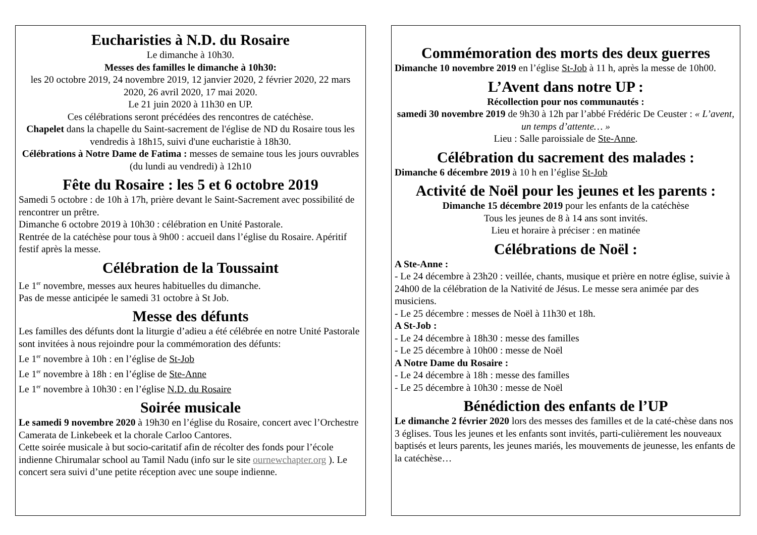Eucharisties à N.D. du Rosaire
Le dimanche à 10h30.
Messes des familles le dimanche à 10h30:
les 20 octobre 2019, 24 novembre 2019, 12 janvier 2020, 2 février 2020, 22 mars 2020, 26 avril 2020, 17 mai 2020.
Le 21 juin 2020 à 11h30 en UP.
Ces célébrations seront précédées des rencontres de catéchèse.
Chapelet dans la chapelle du Saint-sacrement de l'église de ND du Rosaire tous les vendredis à 18h15, suivi d'une eucharistie à 18h30.
Célébrations à Notre Dame de Fatima : messes de semaine tous les jours ouvrables (du lundi au vendredi) à 12h10
Fête du Rosaire : les 5 et 6 octobre 2019
Samedi 5 octobre : de 10h à 17h, prière devant le Saint-Sacrement avec possibilité de rencontrer un prêtre.
Dimanche 6 octobre 2019 à 10h30 : célébration en Unité Pastorale.
Rentrée de la catéchèse pour tous à 9h00 : accueil dans l’église du Rosaire. Apéritif festif après la messe.
Célébration de la Toussaint
Le 1<sup>er</sup> novembre, messes aux heures habituelles du dimanche.
Pas de messe anticipée le samedi 31 octobre à St Job.
Messe des défunts
Les familles des défunts dont la liturgie d’adieu a été célébrée en notre Unité Pastorale sont invitées à nous rejoindre pour la commémoration des défunts:
Le 1<sup>er</sup> novembre à 10h : en l’église de St-Job
Le 1<sup>er</sup> novembre à 18h : en l’église de Ste-Anne
Le 1<sup>er</sup> novembre à 10h30 : en l’église N.D. du Rosaire
Soirée musicale
Le samedi 9 novembre 2020 à 19h30 en l’église du Rosaire, concert avec l’Orchestre Camerata de Linkebeek et la chorale Carloo Cantores.
Cette soirée musicale à but socio-caritatif afin de récolter des fonds pour l’école indienne Chirumalar school au Tamil Nadu (info sur le site ournewchapter.org ). Le concert sera suivi d’une petite réception avec une soupe indienne.
Commémoration des morts des deux guerres
Dimanche 10 novembre 2019 en l’église St-Job à 11 h, après la messe de 10h00.
L’Avent dans notre UP :
Récollection pour nos communautés :
samedi 30 novembre 2019 de 9h30 à 12h par l’abbé Frédéric De Ceuster : « L’avent, un temps d’attente… »
Lieu : Salle paroissiale de Ste-Anne.
Célébration du sacrement des malades :
Dimanche 6 décembre 2019 à 10 h en l’église St-Job
Activité de Noël pour les jeunes et les parents :
Dimanche 15 décembre 2019 pour les enfants de la catéchèse
Tous les jeunes de 8 à 14 ans sont invités.
Lieu et horaire à préciser : en matinée
Célébrations de Noël :
A Ste-Anne :
- Le 24 décembre à 23h20 : veillée, chants, musique et prière en notre église, suivie à 24h00 de la célébration de la Nativité de Jésus. Le messe sera animée par des musiciens.
- Le 25 décembre : messes de Noël à 11h30 et 18h.
A St-Job :
- Le 24 décembre à 18h30 : messe des familles
- Le 25 décembre à 10h00 : messe de Noël
A Notre Dame du Rosaire :
- Le 24 décembre à 18h : messe des familles
- Le 25 décembre à 10h30 : messe de Noël
Bénédiction des enfants de l’UP
Le dimanche 2 février 2020 lors des messes des familles et de la caté-chèse dans nos 3 églises. Tous les jeunes et les enfants sont invités, parti-culièrement les nouveaux baptisés et leurs parents, les jeunes mariés, les mouvements de jeunesse, les enfants de la catéchèse…